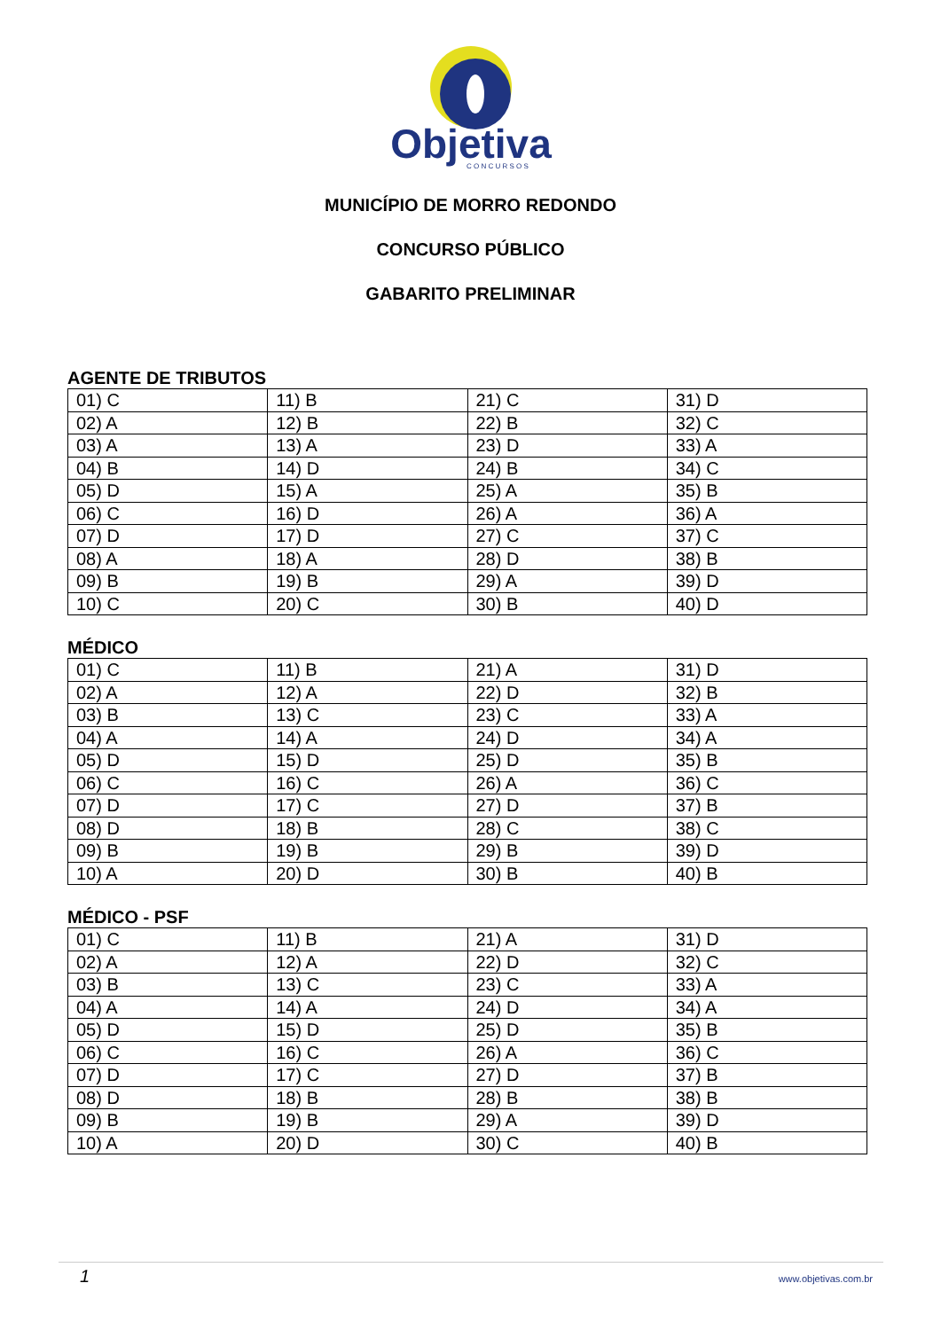Objetiva
C O N C U R S O S
MUNICÍPIO DE MORRO REDONDO
CONCURSO PÚBLICO
GABARITO PRELIMINAR
AGENTE DE TRIBUTOS
| 01) C | 11) B | 21) C | 31) D |
| 02) A | 12) B | 22) B | 32) C |
| 03) A | 13) A | 23) D | 33) A |
| 04) B | 14) D | 24) B | 34) C |
| 05) D | 15) A | 25) A | 35) B |
| 06) C | 16) D | 26) A | 36) A |
| 07) D | 17) D | 27) C | 37) C |
| 08) A | 18) A | 28) D | 38) B |
| 09) B | 19) B | 29) A | 39) D |
| 10) C | 20) C | 30) B | 40) D |
MÉDICO
| 01) C | 11) B | 21) A | 31) D |
| 02) A | 12) A | 22) D | 32) B |
| 03) B | 13) C | 23) C | 33) A |
| 04) A | 14) A | 24) D | 34) A |
| 05) D | 15) D | 25) D | 35) B |
| 06) C | 16) C | 26) A | 36) C |
| 07) D | 17) C | 27) D | 37) B |
| 08) D | 18) B | 28) C | 38) C |
| 09) B | 19) B | 29) B | 39) D |
| 10) A | 20) D | 30) B | 40) B |
MÉDICO - PSF
| 01) C | 11) B | 21) A | 31) D |
| 02) A | 12) A | 22) D | 32) C |
| 03) B | 13) C | 23) C | 33) A |
| 04) A | 14) A | 24) D | 34) A |
| 05) D | 15) D | 25) D | 35) B |
| 06) C | 16) C | 26) A | 36) C |
| 07) D | 17) C | 27) D | 37) B |
| 08) D | 18) B | 28) B | 38) B |
| 09) B | 19) B | 29) A | 39) D |
| 10) A | 20) D | 30) C | 40) B |
1 www.objetivas.com.br